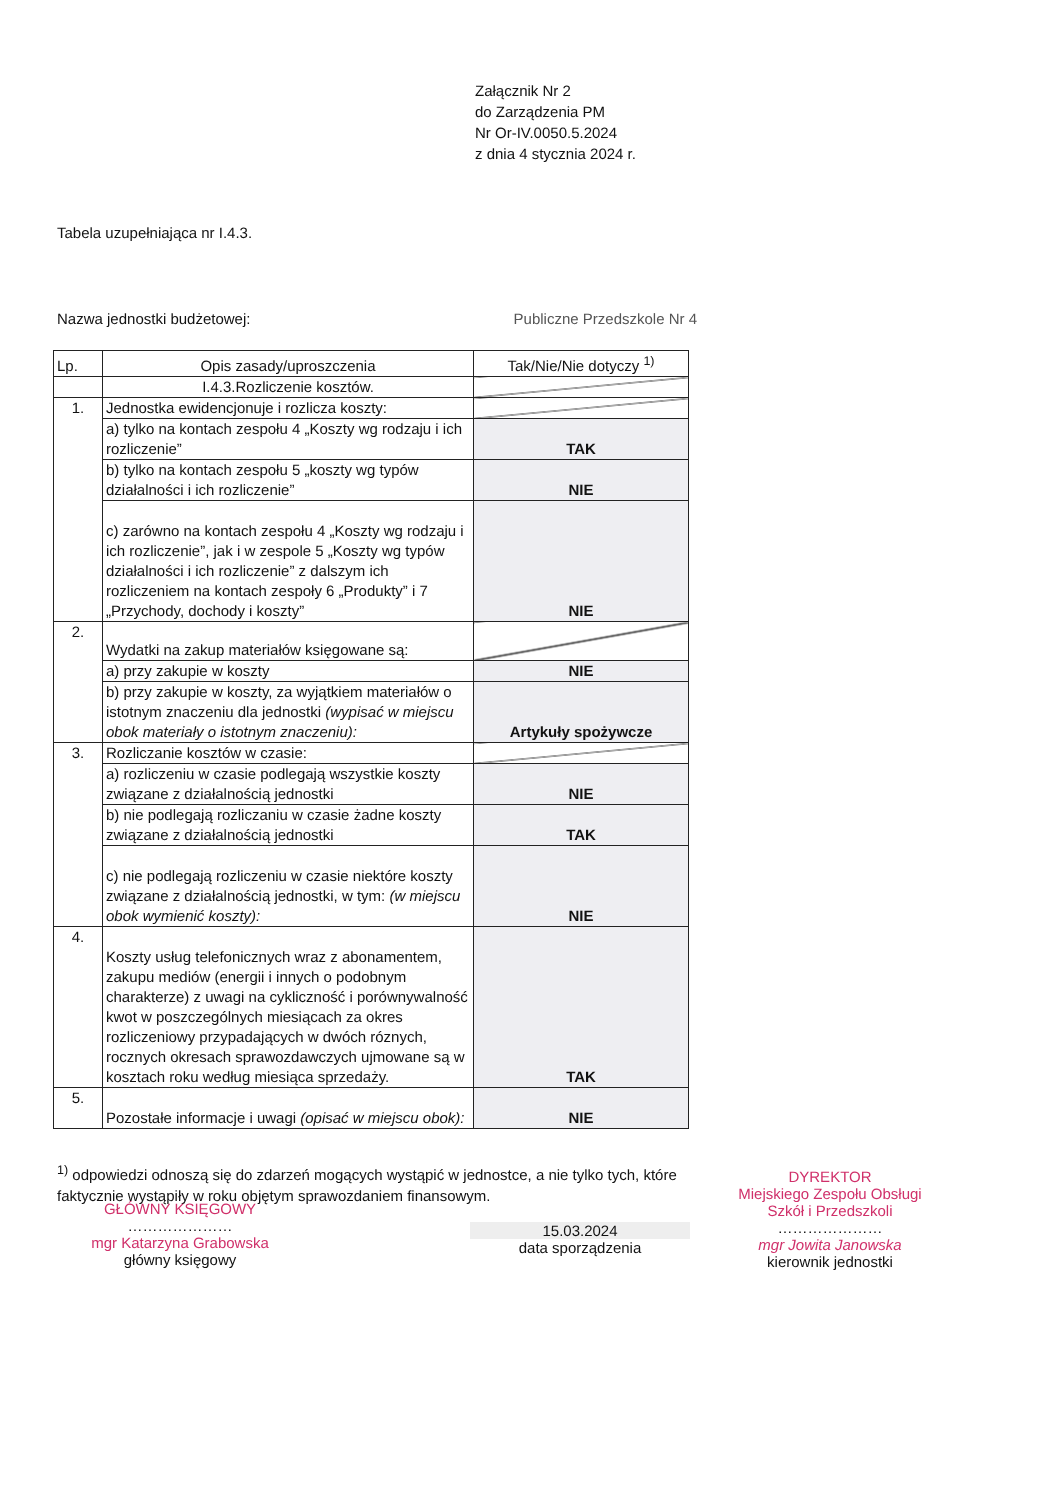Załącznik Nr 2
do Zarządzenia PM
Nr Or-IV.0050.5.2024
z dnia 4 stycznia 2024 r.
Tabela uzupełniająca nr I.4.3.
Nazwa jednostki budżetowej: Publiczne Przedszkole Nr 4
| Lp. | Opis zasady/uproszczenia | Tak/Nie/Nie dotyczy <sup>1)</sup> |
| --- | --- | --- |
| | I.4.3.Rozliczenie kosztów. | |
| 1. | Jednostka ewidencjonuje i rozlicza koszty: | |
| | a) tylko na kontach zespołu 4 „Koszty wg rodzaju i ich rozliczenie” | TAK |
| | b) tylko na kontach zespołu 5 „koszty wg typów działalności i ich rozliczenie” | NIE |
| | c) zarówno na kontach zespołu 4 „Koszty wg rodzaju i ich rozliczenie”, jak i w zespole 5 „Koszty wg typów działalności i ich rozliczenie” z dalszym ich rozliczeniem na kontach zespoły 6 „Produkty” i 7 „Przychody, dochody i koszty” | NIE |
| 2. | Wydatki na zakup materiałów księgowane są: | |
| | a) przy zakupie w koszty | NIE |
| | b) przy zakupie w koszty, za wyjątkiem materiałów o istotnym znaczeniu dla jednostki (wypisać w miejscu obok materiały o istotnym znaczeniu): | Artykuły spożywcze |
| 3. | Rozliczanie kosztów w czasie: | |
| | a) rozliczeniu w czasie podlegają wszystkie koszty związane z działalnością jednostki | NIE |
| | b) nie podlegają rozliczaniu w czasie żadne koszty związane z działalnością jednostki | TAK |
| | c) nie podlegają rozliczeniu w czasie niektóre koszty związane z działalnością jednostki, w tym: (w miejscu obok wymienić koszty): | NIE |
| 4. | Koszty usług telefonicznych wraz z abonamentem, zakupu mediów (energii i innych o podobnym charakterze) z uwagi na cykliczność i porównywalność kwot w poszczególnych miesiącach za okres rozliczeniowy przypadających w dwóch róznych, rocznych okresach sprawozdawczych ujmowane są w kosztach roku według miesiąca sprzedaży. | TAK |
| 5. | Pozostałe informacje i uwagi (opisać w miejscu obok): | NIE |
<sup>1)</sup> odpowiedzi odnoszą się do zdarzeń mogących wystąpić w jednostce, a nie tylko tych, które faktycznie wystąpiły w roku objętym sprawozdaniem finansowym.
GŁÓWNY KSIĘGOWY
…………………
mgr Katarzyna Grabowska
główny księgowy
15.03.2024
data sporządzenia
DYREKTOR
Miejskiego Zespołu Obsługi
Szkół i Przedszkoli
…………………
mgr Jowita Janowska
kierownik jednostki